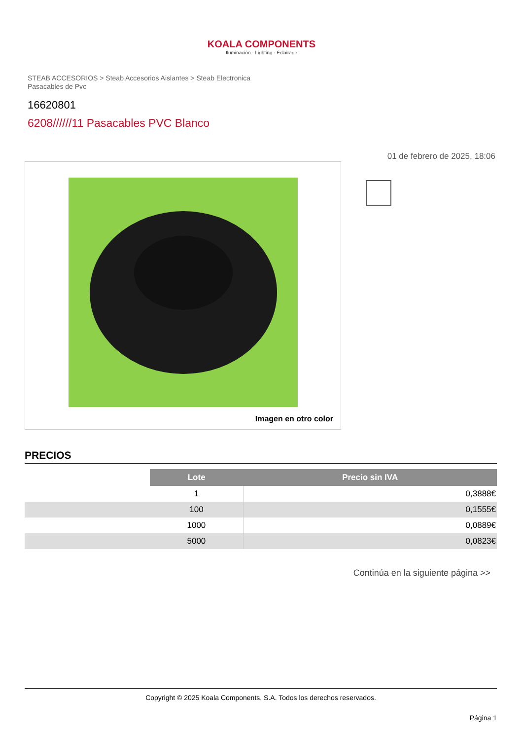KOALA COMPONENTS
Iluminación · Lighting · Éclairage
STEAB ACCESORIOS > Steab Accesorios Aislantes > Steab Electronica
Pasacables de Pvc
16620801
6208//////11 Pasacables PVC Blanco
01 de febrero de 2025, 18:06
Imagen en otro color
PRECIOS
| | Lote | Precio sin IVA |
| | 1 | 0,3888€ |
| | 100 | 0,1555€ |
| | 1000 | 0,0889€ |
| | 5000 | 0,0823€ |
Continúa en la siguiente página >>
Copyright © 2025 Koala Components, S.A. Todos los derechos reservados.
Página 1